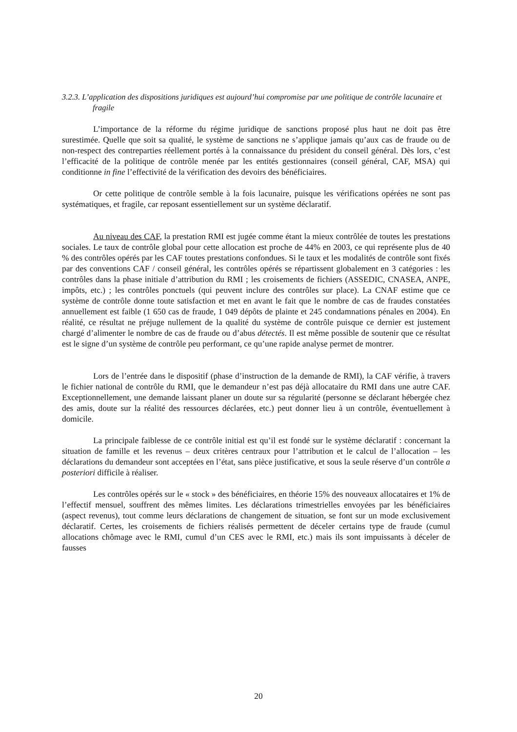3.2.3. L’application des dispositions juridiques est aujourd’hui compromise par une politique de contrôle lacunaire et fragile
L’importance de la réforme du régime juridique de sanctions proposé plus haut ne doit pas être surestimée. Quelle que soit sa qualité, le système de sanctions ne s’applique jamais qu’aux cas de fraude ou de non-respect des contreparties réellement portés à la connaissance du président du conseil général. Dès lors, c’est l’efficacité de la politique de contrôle menée par les entités gestionnaires (conseil général, CAF, MSA) qui conditionne in fine l’effectivité de la vérification des devoirs des bénéficiaires.
Or cette politique de contrôle semble à la fois lacunaire, puisque les vérifications opérées ne sont pas systématiques, et fragile, car reposant essentiellement sur un système déclaratif.
Au niveau des CAF, la prestation RMI est jugée comme étant la mieux contrôlée de toutes les prestations sociales. Le taux de contrôle global pour cette allocation est proche de 44% en 2003, ce qui représente plus de 40 % des contrôles opérés par les CAF toutes prestations confondues. Si le taux et les modalités de contrôle sont fixés par des conventions CAF / conseil général, les contrôles opérés se répartissent globalement en 3 catégories : les contrôles dans la phase initiale d’attribution du RMI ; les croisements de fichiers (ASSEDIC, CNASEA, ANPE, impôts, etc.) ; les contrôles ponctuels (qui peuvent inclure des contrôles sur place). La CNAF estime que ce système de contrôle donne toute satisfaction et met en avant le fait que le nombre de cas de fraudes constatées annuellement est faible (1 650 cas de fraude, 1 049 dépôts de plainte et 245 condamnations pénales en 2004). En réalité, ce résultat ne préjuge nullement de la qualité du système de contrôle puisque ce dernier est justement chargé d’alimenter le nombre de cas de fraude ou d’abus détectés. Il est même possible de soutenir que ce résultat est le signe d’un système de contrôle peu performant, ce qu’une rapide analyse permet de montrer.
Lors de l’entrée dans le dispositif (phase d’instruction de la demande de RMI), la CAF vérifie, à travers le fichier national de contrôle du RMI, que le demandeur n’est pas déjà allocataire du RMI dans une autre CAF. Exceptionnellement, une demande laissant planer un doute sur sa régularité (personne se déclarant hébergée chez des amis, doute sur la réalité des ressources déclarées, etc.) peut donner lieu à un contrôle, éventuellement à domicile.
La principale faiblesse de ce contrôle initial est qu’il est fondé sur le système déclaratif : concernant la situation de famille et les revenus – deux critères centraux pour l’attribution et le calcul de l’allocation – les déclarations du demandeur sont acceptées en l’état, sans pièce justificative, et sous la seule réserve d’un contrôle a posteriori difficile à réaliser.
Les contrôles opérés sur le « stock » des bénéficiaires, en théorie 15% des nouveaux allocataires et 1% de l’effectif mensuel, souffrent des mêmes limites. Les déclarations trimestrielles envoyées par les bénéficiaires (aspect revenus), tout comme leurs déclarations de changement de situation, se font sur un mode exclusivement déclaratif. Certes, les croisements de fichiers réalisés permettent de déceler certains type de fraude (cumul allocations chômage avec le RMI, cumul d’un CES avec le RMI, etc.) mais ils sont impuissants à déceler de fausses
20